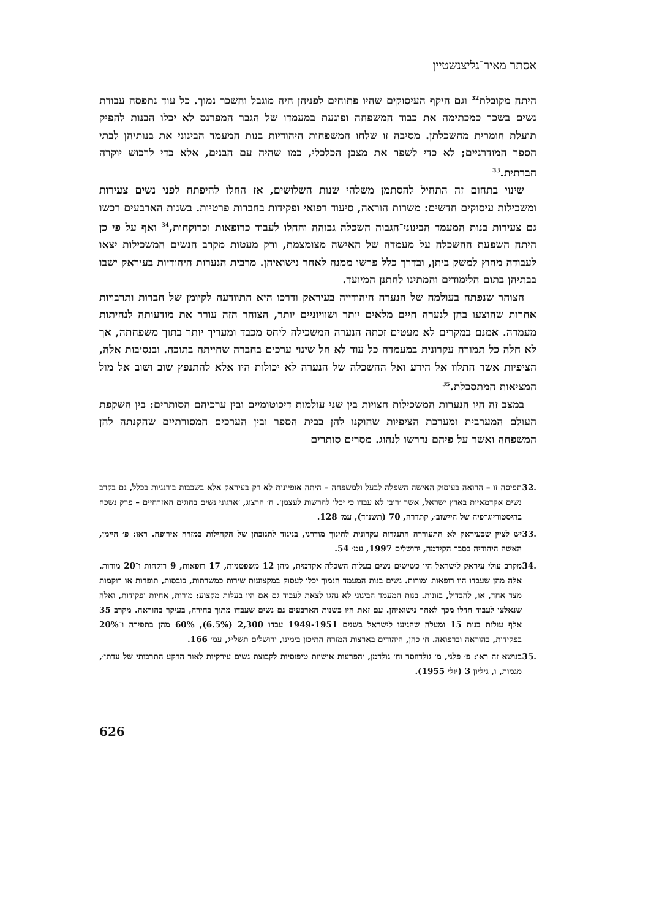אסתר מאיר־גליצנשטיין
היתה מקובלת<sup>32</sup> וגם היקף העיסוקים שהיו פתוחים לפניהן היה מוגבל והשכר נמוך. כל עוד נתפסה עבודת נשים בשכר כמכתימה את כבוד המשפחה ופוגעת במעמדו של הגבר המפרנס לא יכלו הבנות להפיק תועלת חומרית מהשכלתן. מסיבה זו שלחו המשפחות היהודיות בנות המעמד הבינוני את בנותיהן לבתי הספר המודרניים; לא כדי לשפר את מצבן הכלכלי, כמו שהיה עם הבנים, אלא כדי לרכוש יוקרה חברתית.<sup>33</sup>
שינוי בתחום זה התחיל להסתמן משלהי שנות השלושים, אז החלו להיפתח לפני נשים צעירות ומשכילות עיסוקים חדשים: משרות הוראה, סיעוד רפואי ופקידות בחברות פרטיות. בשנות הארבעים רכשו גם צעירות בנות המעמד הבינוני־הגבוה השכלה גבוהה והחלו לעבוד כרופאות וכרוקחות,<sup>34</sup> ואף על פי כן היתה השפעת ההשכלה על מעמדה של האישה מצומצמת, ורק מעטות מקרב הנשים המשכילות יצאו לעבודה מחוץ למשק ביתן, ובדרך כלל פרשו ממנה לאחר נישואיהן. מרבית הנערות היהודיות בעיראק ישבו בבתיהן בתום הלימודים והמתינו לחתנן המיועד.
הצוהר שנפתח בעולמה של הנערה היהודייה בעיראק ודרכו היא התוודעה לקיומן של חברות ותרבויות אחרות שהוצעו בהן לנערה חיים מלאים יותר ושוויוניים יותר, הצוהר הזה עורר את מודעותה לנחיתות מעמדה. אמנם במקרים לא מעטים זכתה הנערה המשכילה ליחס מכבד ומעריך יותר בתוך משפחתה, אך לא חלה כל תמורה עקרונית במעמדה כל עוד לא חל שינוי ערכים בחברה שחייתה בתוכה. ובנסיבות אלה, הציפיות אשר התלוו אל הידע ואל ההשכלה של הנערה לא יכולות היו אלא להתנפץ שוב ושוב אל מול המציאות המתסכלת.<sup>35</sup>
במצב זה היו הנערות המשכילות חצויות בין שני עולמות דיכוטומיים ובין ערכיהם הסותרים: בין השקפת העולם המערבית ומערכת הציפיות שהוקנו להן בבית הספר ובין הערכים המסורתיים שהקנתה להן המשפחה ואשר על פיהם נדרשו לנהוג. מסרים סותרים
.32 תפיסה זו – הרואה בעיסוק האישה השפלה לבעל ולמשפחה – היתה אופיינית לא רק בעיראק אלא בשכבות בורגניות בכלל, גם בקרב נשים אקדמאיות בארץ ישראל, אשר ׳רובן לא עבדו כי יכלו להרשות לעצמן׳. ח׳ הרצוג, ׳ארגוני נשים בחוגים האזרחיים – פרק נשכח בהיסטוריוגרפיה של היישוב׳, קתדרה, 70 (תשנ״ד), עמ׳ 128.
.33 יש לציין שבעיראק לא התעוררה התנגדות עקרונית לחינוך מודרני, בניגוד לתגובתן של הקהילות במזרח אירופה. ראו: פ׳ היימן, האשה היהודיה בסבך הקידמה, ירושלים 1997, עמ׳ 54.
.34 מקרב עולי עיראק לישראל היו כשישים נשים בעלות השכלה אקדמית, מהן 12 משפטניות, 17 רופאות, 9 רוקחות ו־20 מורות. אלה מהן שעבדו היו רופאות ומורות. נשים בנות המעמד הנמוך יכלו לעסוק במקצועות שירות כמשרתות, כובסות, תופרות או רוקמות מצד אחד, או, להבדיל, בזונות. בנות המעמד הבינוני לא נהגו לצאת לעבוד גם אם היו בעלות מקצוע: מורות, אחיות ופקידות, ואלה שנאלצו לעבוד חדלו מכך לאחר נישואיהן. עם זאת היו בשנות הארבעים גם נשים שעבדו מתוך בחירה, בעיקר בהוראה. מקרב 35 אלף עולות בנות 15 ומעלה שהגיעו לישראל בשנים 1949-1951 עבדו 2,300 (6.5%), 60% מהן בתפירה ו־20% בפקידות, בהוראה וברפואה. ח׳ כהן, היהודים בארצות המזרח התיכון בימינו, ירושלים תשל״ג, עמ׳ 166.
.35 בנושא זה ראו: פ׳ פלגי, מ׳ גולדווסר וח׳ גולדמן, ׳הפרעות אישיות טיפוסיות לקבוצת נשים עירקיות לאור הרקע התרבותי של עדתן׳, מגמות, ו, גיליון 3 (יולי 1955).
626